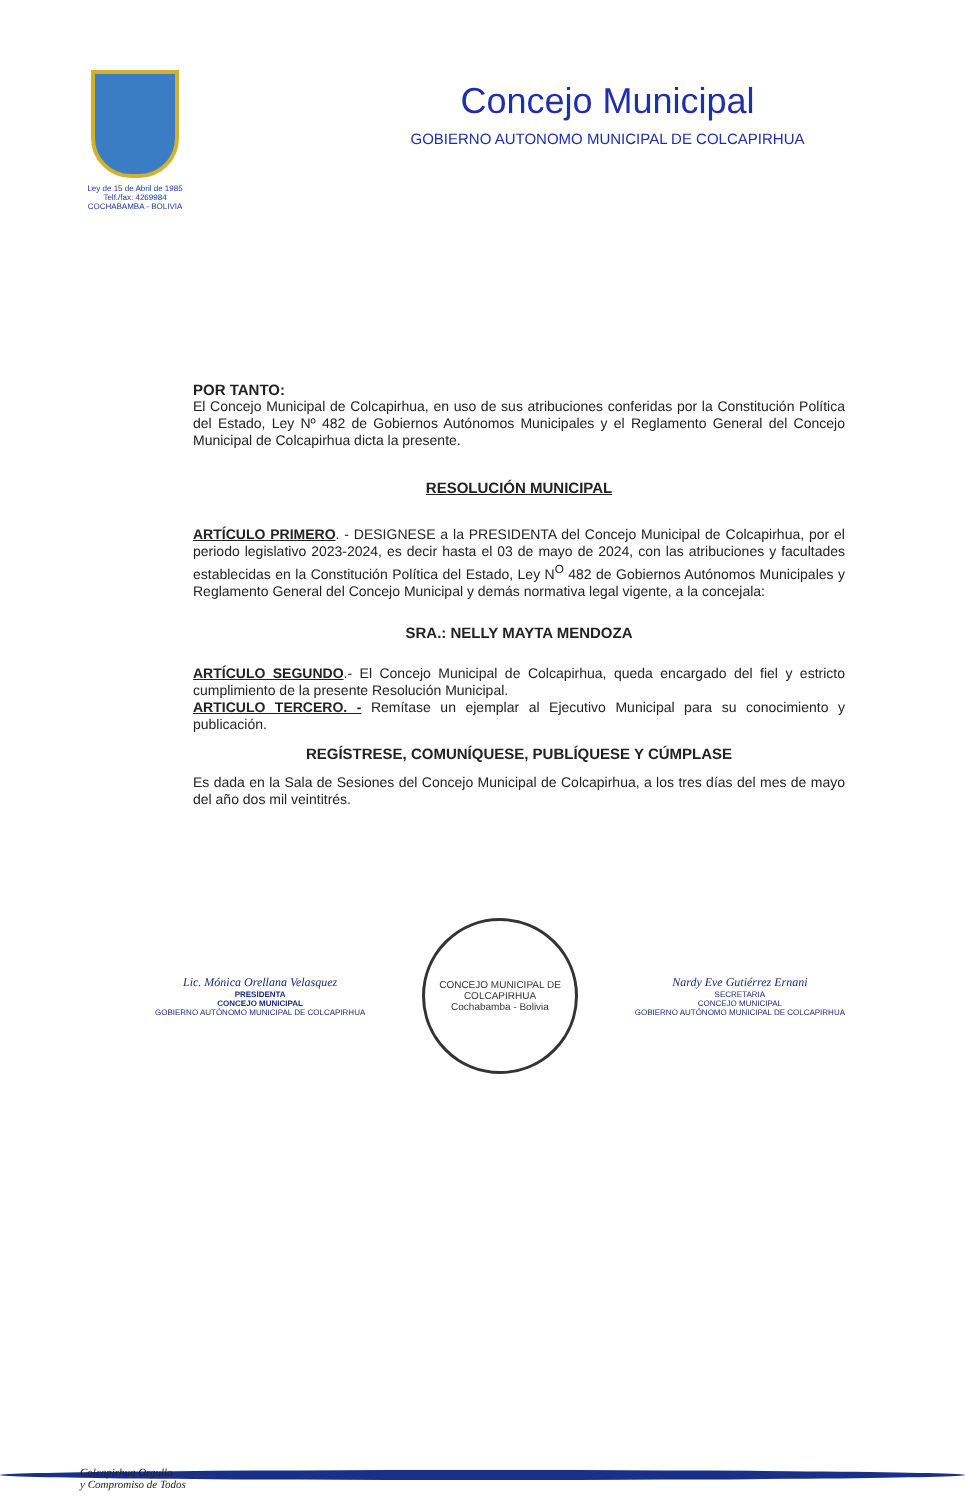Ley de 15 de Abril de 1985
Telf./fax: 4269984
COCHABAMBA - BOLIVIA
Concejo Municipal
GOBIERNO AUTONOMO MUNICIPAL DE COLCAPIRHUA
POR TANTO:
El Concejo Municipal de Colcapirhua, en uso de sus atribuciones conferidas por la Constitución Política del Estado, Ley Nº 482 de Gobiernos Autónomos Municipales y el Reglamento General del Concejo Municipal de Colcapirhua dicta la presente.
RESOLUCIÓN MUNICIPAL
ARTÍCULO PRIMERO. - DESIGNESE a la PRESIDENTA del Concejo Municipal de Colcapirhua, por el periodo legislativo 2023-2024, es decir hasta el 03 de mayo de 2024, con las atribuciones y facultades establecidas en la Constitución Política del Estado, Ley N<sup>O</sup> 482 de Gobiernos Autónomos Municipales y Reglamento General del Concejo Municipal y demás normativa legal vigente, a la concejala:
SRA.: NELLY MAYTA MENDOZA
ARTÍCULO SEGUNDO.- El Concejo Municipal de Colcapirhua, queda encargado del fiel y estricto cumplimiento de la presente Resolución Municipal.
ARTICULO TERCERO. - Remítase un ejemplar al Ejecutivo Municipal para su conocimiento y publicación.
REGÍSTRESE, COMUNÍQUESE, PUBLÍQUESE Y CÚMPLASE
Es dada en la Sala de Sesiones del Concejo Municipal de Colcapirhua, a los tres días del mes de mayo del año dos mil veintitrés.
Lic. Mónica Orellana Velasquez
PRESIDENTA
CONCEJO MUNICIPAL
GOBIERNO AUTÓNOMO MUNICIPAL DE COLCAPIRHUA
CONCEJO MUNICIPAL DE COLCAPIRHUA
Cochabamba - Bolivia
Nardy Eve Gutiérrez Ernani
SECRETARIA
CONCEJO MUNICIPAL
GOBIERNO AUTÓNOMO MUNICIPAL DE COLCAPIRHUA
Colcapirhua Orgullo
y Compromiso de Todos